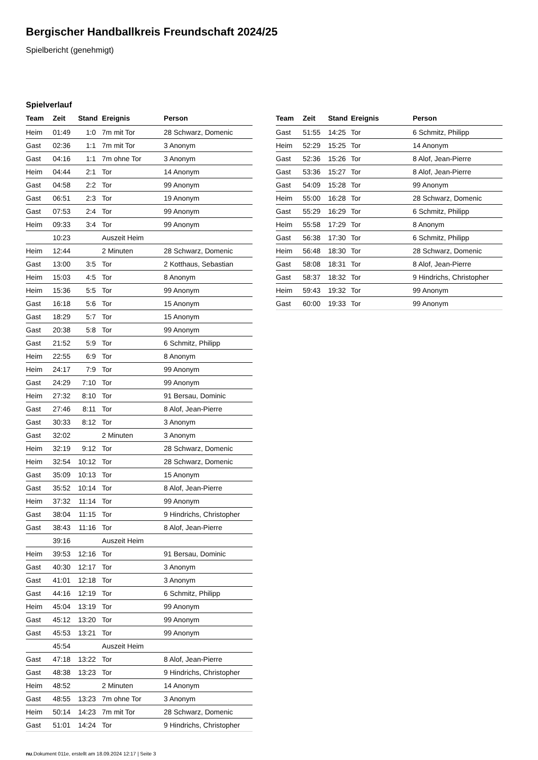Bergischer Handballkreis Freundschaft 2024/25
Spielbericht (genehmigt)
Spielverlauf
| Team | Zeit | Stand | Ereignis | Person |
| --- | --- | --- | --- | --- |
| Heim | 01:49 | 1:0 | 7m mit Tor | 28 Schwarz, Domenic |
| Gast | 02:36 | 1:1 | 7m mit Tor | 3 Anonym |
| Gast | 04:16 | 1:1 | 7m ohne Tor | 3 Anonym |
| Heim | 04:44 | 2:1 | Tor | 14 Anonym |
| Gast | 04:58 | 2:2 | Tor | 99 Anonym |
| Gast | 06:51 | 2:3 | Tor | 19 Anonym |
| Gast | 07:53 | 2:4 | Tor | 99 Anonym |
| Heim | 09:33 | 3:4 | Tor | 99 Anonym |
| | 10:23 | | Auszeit Heim | |
| Heim | 12:44 | | 2 Minuten | 28 Schwarz, Domenic |
| Gast | 13:00 | 3:5 | Tor | 2 Kotthaus, Sebastian |
| Heim | 15:03 | 4:5 | Tor | 8 Anonym |
| Heim | 15:36 | 5:5 | Tor | 99 Anonym |
| Gast | 16:18 | 5:6 | Tor | 15 Anonym |
| Gast | 18:29 | 5:7 | Tor | 15 Anonym |
| Gast | 20:38 | 5:8 | Tor | 99 Anonym |
| Gast | 21:52 | 5:9 | Tor | 6 Schmitz, Philipp |
| Heim | 22:55 | 6:9 | Tor | 8 Anonym |
| Heim | 24:17 | 7:9 | Tor | 99 Anonym |
| Gast | 24:29 | 7:10 | Tor | 99 Anonym |
| Heim | 27:32 | 8:10 | Tor | 91 Bersau, Dominic |
| Gast | 27:46 | 8:11 | Tor | 8 Alof, Jean-Pierre |
| Gast | 30:33 | 8:12 | Tor | 3 Anonym |
| Gast | 32:02 | | 2 Minuten | 3 Anonym |
| Heim | 32:19 | 9:12 | Tor | 28 Schwarz, Domenic |
| Heim | 32:54 | 10:12 | Tor | 28 Schwarz, Domenic |
| Gast | 35:09 | 10:13 | Tor | 15 Anonym |
| Gast | 35:52 | 10:14 | Tor | 8 Alof, Jean-Pierre |
| Heim | 37:32 | 11:14 | Tor | 99 Anonym |
| Gast | 38:04 | 11:15 | Tor | 9 Hindrichs, Christopher |
| Gast | 38:43 | 11:16 | Tor | 8 Alof, Jean-Pierre |
| | 39:16 | | Auszeit Heim | |
| Heim | 39:53 | 12:16 | Tor | 91 Bersau, Dominic |
| Gast | 40:30 | 12:17 | Tor | 3 Anonym |
| Gast | 41:01 | 12:18 | Tor | 3 Anonym |
| Gast | 44:16 | 12:19 | Tor | 6 Schmitz, Philipp |
| Heim | 45:04 | 13:19 | Tor | 99 Anonym |
| Gast | 45:12 | 13:20 | Tor | 99 Anonym |
| Gast | 45:53 | 13:21 | Tor | 99 Anonym |
| | 45:54 | | Auszeit Heim | |
| Gast | 47:18 | 13:22 | Tor | 8 Alof, Jean-Pierre |
| Gast | 48:38 | 13:23 | Tor | 9 Hindrichs, Christopher |
| Heim | 48:52 | | 2 Minuten | 14 Anonym |
| Gast | 48:55 | 13:23 | 7m ohne Tor | 3 Anonym |
| Heim | 50:14 | 14:23 | 7m mit Tor | 28 Schwarz, Domenic |
| Gast | 51:01 | 14:24 | Tor | 9 Hindrichs, Christopher |
| Team | Zeit | Stand | Ereignis | Person |
| --- | --- | --- | --- | --- |
| Gast | 51:55 | 14:25 | Tor | 6 Schmitz, Philipp |
| Heim | 52:29 | 15:25 | Tor | 14 Anonym |
| Gast | 52:36 | 15:26 | Tor | 8 Alof, Jean-Pierre |
| Gast | 53:36 | 15:27 | Tor | 8 Alof, Jean-Pierre |
| Gast | 54:09 | 15:28 | Tor | 99 Anonym |
| Heim | 55:00 | 16:28 | Tor | 28 Schwarz, Domenic |
| Gast | 55:29 | 16:29 | Tor | 6 Schmitz, Philipp |
| Heim | 55:58 | 17:29 | Tor | 8 Anonym |
| Gast | 56:38 | 17:30 | Tor | 6 Schmitz, Philipp |
| Heim | 56:48 | 18:30 | Tor | 28 Schwarz, Domenic |
| Gast | 58:08 | 18:31 | Tor | 8 Alof, Jean-Pierre |
| Gast | 58:37 | 18:32 | Tor | 9 Hindrichs, Christopher |
| Heim | 59:43 | 19:32 | Tor | 99 Anonym |
| Gast | 60:00 | 19:33 | Tor | 99 Anonym |
nu.Dokument 011e, erstellt am 18.09.2024 12:17 | Seite 3